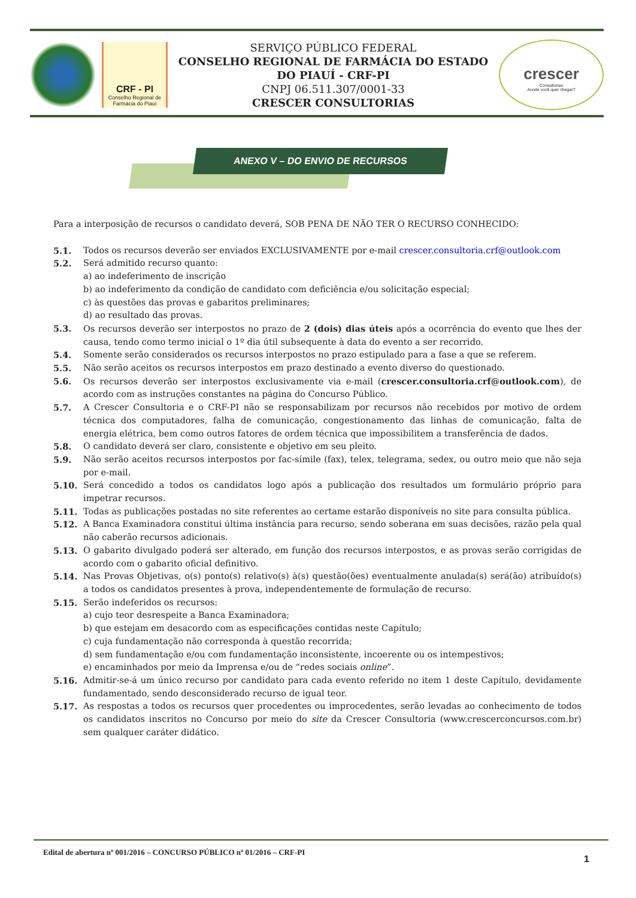CRF - PI
Conselho Regional de Farmácia do Piauí
SERVIÇO PÚBLICO FEDERAL
CONSELHO REGIONAL DE FARMÁCIA DO ESTADO DO PIAUÍ - CRF-PI
CNPJ 06.511.307/0001-33
CRESCER CONSULTORIAS
crescer
Consultorias
Aonde você quer chegar?
ANEXO V – DO ENVIO DE RECURSOS
Para a interposição de recursos o candidato deverá, SOB PENA DE NÃO TER O RECURSO CONHECIDO:
5.1. Todos os recursos deverão ser enviados EXCLUSIVAMENTE por e-mail crescer.consultoria.crf@outlook.com
5.2. Será admitido recurso quanto:
a) ao indeferimento de inscrição
b) ao indeferimento da condição de candidato com deficiência e/ou solicitação especial;
c) às questões das provas e gabaritos preliminares;
d) ao resultado das provas.
5.3. Os recursos deverão ser interpostos no prazo de 2 (dois) dias úteis após a ocorrência do evento que lhes der causa, tendo como termo inicial o 1º dia útil subsequente à data do evento a ser recorrido.
5.4. Somente serão considerados os recursos interpostos no prazo estipulado para a fase a que se referem.
5.5. Não serão aceitos os recursos interpostos em prazo destinado a evento diverso do questionado.
5.6. Os recursos deverão ser interpostos exclusivamente via e-mail (crescer.consultoria.crf@outlook.com), de acordo com as instruções constantes na página do Concurso Público.
5.7. A Crescer Consultoria e o CRF-PI não se responsabilizam por recursos não recebidos por motivo de ordem técnica dos computadores, falha de comunicação, congestionamento das linhas de comunicação, falta de energia elétrica, bem como outros fatores de ordem técnica que impossibilitem a transferência de dados.
5.8. O candidato deverá ser claro, consistente e objetivo em seu pleito.
5.9. Não serão aceitos recursos interpostos por fac-símile (fax), telex, telegrama, sedex, ou outro meio que não seja por e-mail.
5.10. Será concedido a todos os candidatos logo após a publicação dos resultados um formulário próprio para impetrar recursos.
5.11. Todas as publicações postadas no site referentes ao certame estarão disponíveis no site para consulta pública.
5.12. A Banca Examinadora constitui última instância para recurso, sendo soberana em suas decisões, razão pela qual não caberão recursos adicionais.
5.13. O gabarito divulgado poderá ser alterado, em função dos recursos interpostos, e as provas serão corrigidas de acordo com o gabarito oficial definitivo.
5.14. Nas Provas Objetivas, o(s) ponto(s) relativo(s) à(s) questão(ões) eventualmente anulada(s) será(ão) atribuído(s) a todos os candidatos presentes à prova, independentemente de formulação de recurso.
5.15. Serão indeferidos os recursos:
a) cujo teor desrespeite a Banca Examinadora;
b) que estejam em desacordo com as especificações contidas neste Capítulo;
c) cuja fundamentação não corresponda à questão recorrida;
d) sem fundamentação e/ou com fundamentação inconsistente, incoerente ou os intempestivos;
e) encaminhados por meio da Imprensa e/ou de “redes sociais online”.
5.16. Admitir-se-á um único recurso por candidato para cada evento referido no item 1 deste Capítulo, devidamente fundamentado, sendo desconsiderado recurso de igual teor.
5.17. As respostas a todos os recursos quer procedentes ou improcedentes, serão levadas ao conhecimento de todos os candidatos inscritos no Concurso por meio do site da Crescer Consultoria (www.crescerconcursos.com.br) sem qualquer caráter didático.
Edital de abertura nº 001/2016 – CONCURSO PÚBLICO nº 01/2016 – CRF-PI
1